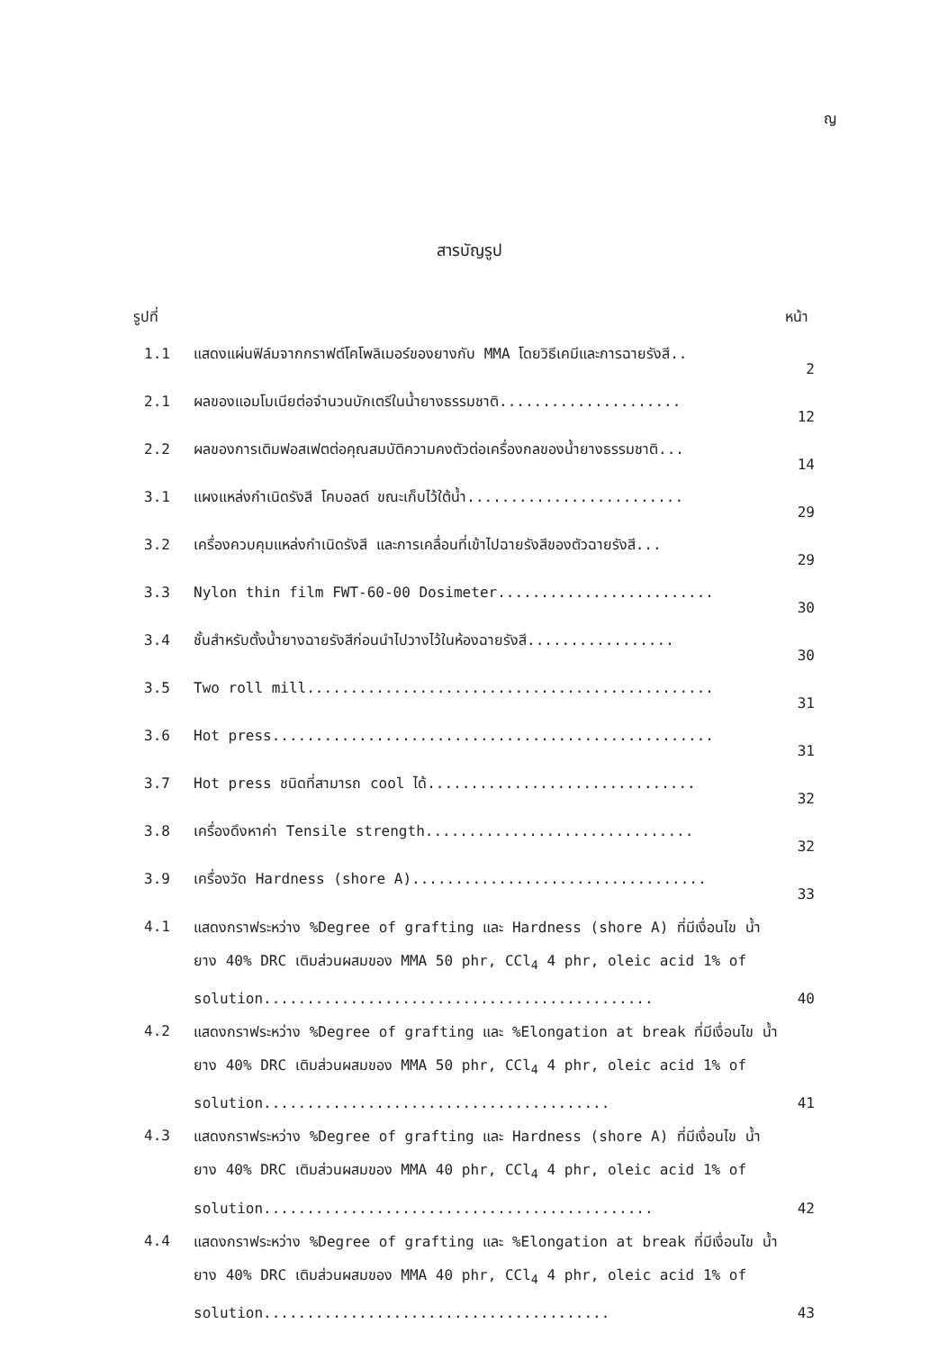ญ
สารบัญรูป
รูปที่ หน้า
| 1.1 | แสดงแผ่นฟิล์มจากกราฟต์โคโพลิเมอร์ของยางกับ MMA โดยวิธีเคมีและการฉายรังสี.. | 2 |
| 2.1 | ผลของแอมโมเนียต่อจำนวนบักเตรีในน้ำยางธรรมชาติ..................... | 12 |
| 2.2 | ผลของการเติมฟอสเฟตต่อคุณสมบัติความคงตัวต่อเครื่องกลของน้ำยางธรรมชาติ... | 14 |
| 3.1 | แผงแหล่งกำเนิดรังสี โคบอลต์ ขณะเก็บไว้ใต้น้ำ......................... | 29 |
| 3.2 | เครื่องควบคุมแหล่งกำเนิดรังสี และการเคลื่อนที่เข้าไปฉายรังสีของตัวฉายรังสี... | 29 |
| 3.3 | Nylon thin film FWT-60-00 Dosimeter......................... | 30 |
| 3.4 | ชั้นสำหรับตั้งน้ำยางฉายรังสีก่อนนำไปวางไว้ในห้องฉายรังสี................. | 30 |
| 3.5 | Two roll mill............................................... | 31 |
| 3.6 | Hot press................................................... | 31 |
| 3.7 | Hot press ชนิดที่สามารถ cool ได้............................... | 32 |
| 3.8 | เครื่องดึงหาค่า Tensile strength............................... | 32 |
| 3.9 | เครื่องวัด Hardness (shore A).................................. | 33 |
| 4.1 | แสดงกราฟระหว่าง %Degree of grafting และ Hardness (shore A) ที่มีเงื่อนไข น้ำยาง 40% DRC เติมส่วนผสมของ MMA 50 phr, CCl<sub>4</sub> 4 phr, oleic acid 1% of solution............................................. | 40 |
| 4.2 | แสดงกราฟระหว่าง %Degree of grafting และ %Elongation at break ที่มีเงื่อนไข น้ำยาง 40% DRC เติมส่วนผสมของ MMA 50 phr, CCl<sub>4</sub> 4 phr, oleic acid 1% of solution........................................ | 41 |
| 4.3 | แสดงกราฟระหว่าง %Degree of grafting และ Hardness (shore A) ที่มีเงื่อนไข น้ำยาง 40% DRC เติมส่วนผสมของ MMA 40 phr, CCl<sub>4</sub> 4 phr, oleic acid 1% of solution............................................. | 42 |
| 4.4 | แสดงกราฟระหว่าง %Degree of grafting และ %Elongation at break ที่มีเงื่อนไข น้ำยาง 40% DRC เติมส่วนผสมของ MMA 40 phr, CCl<sub>4</sub> 4 phr, oleic acid 1% of solution........................................ | 43 |